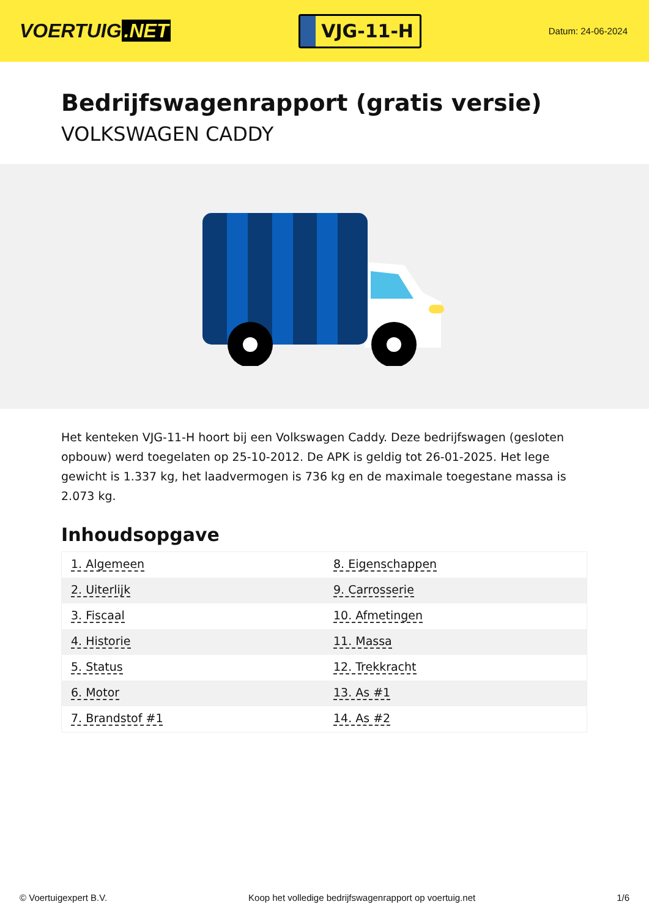VOERTUIG.NET
VJG-11-H
Datum: 24-06-2024
Bedrijfswagenrapport (gratis versie)
VOLKSWAGEN CADDY
Het kenteken VJG-11-H hoort bij een Volkswagen Caddy. Deze bedrijfswagen (gesloten opbouw) werd toegelaten op 25-10-2012. De APK is geldig tot 26-01-2025. Het lege gewicht is 1.337 kg, het laadvermogen is 736 kg en de maximale toegestane massa is 2.073 kg.
Inhoudsopgave
| 1. Algemeen | 8. Eigenschappen |
| 2. Uiterlijk | 9. Carrosserie |
| 3. Fiscaal | 10. Afmetingen |
| 4. Historie | 11. Massa |
| 5. Status | 12. Trekkracht |
| 6. Motor | 13. As #1 |
| 7. Brandstof #1 | 14. As #2 |
© Voertuigexpert B.V. Koop het volledige bedrijfswagenrapport op voertuig.net 1/6